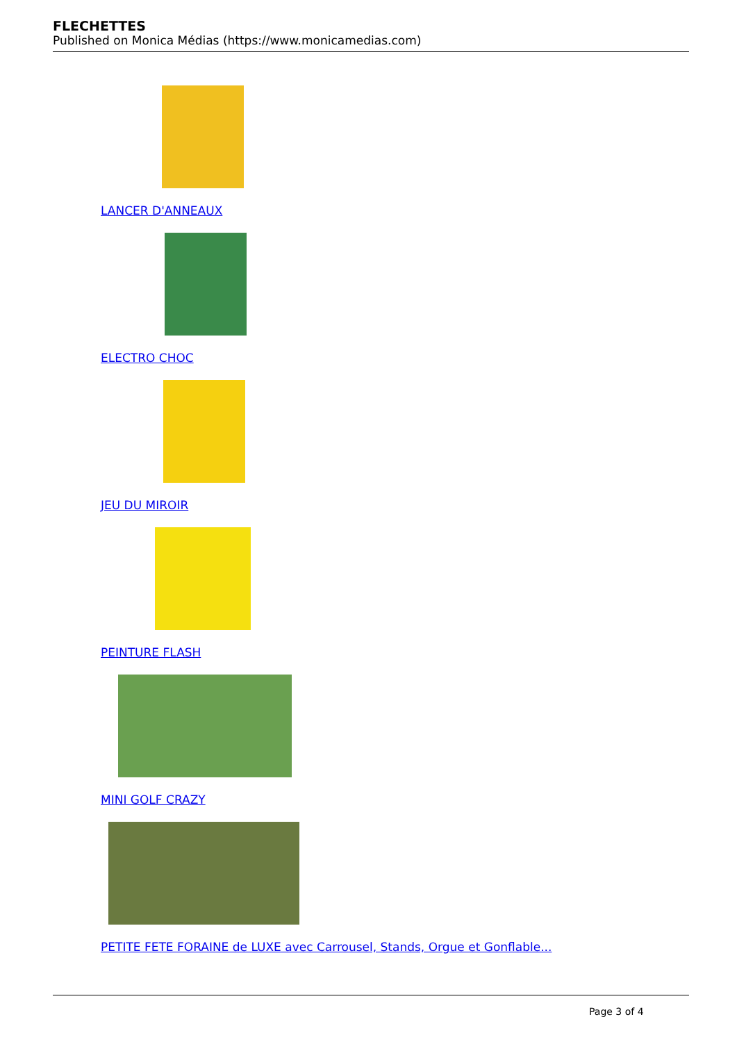FLECHETTES
Published on Monica Médias (https://www.monicamedias.com)
LANCER D'ANNEAUX
ELECTRO CHOC
JEU DU MIROIR
PEINTURE FLASH
MINI GOLF CRAZY
PETITE FETE FORAINE de LUXE avec Carrousel, Stands, Orgue et Gonflable...
Page 3 of 4